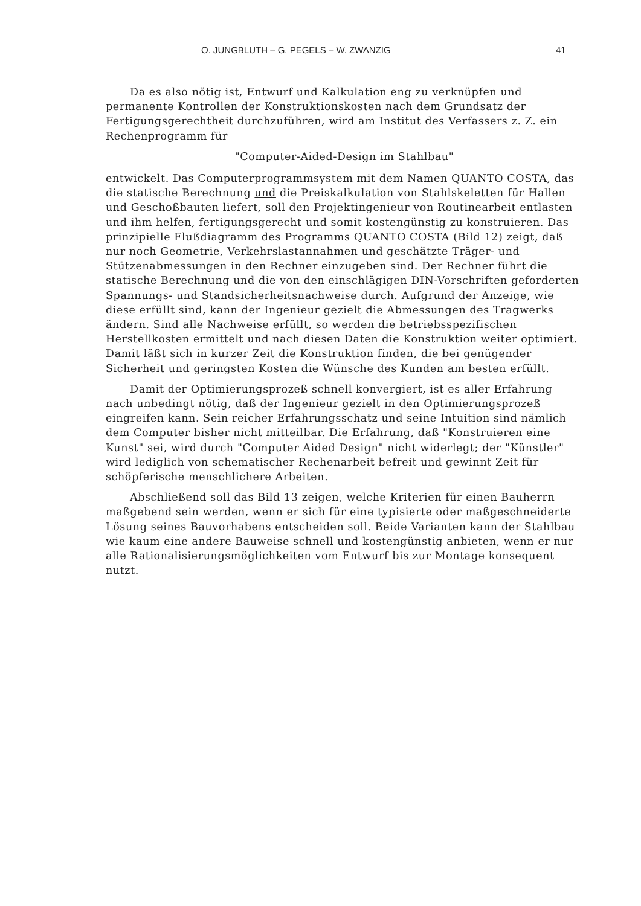O. JUNGBLUTH – G. PEGELS – W. ZWANZIG 41
Da es also nötig ist, Entwurf und Kalkulation eng zu verknüpfen und permanente Kontrollen der Konstruktionskosten nach dem Grundsatz der Fertigungsgerechtheit durchzuführen, wird am Institut des Verfassers z. Z. ein Rechenprogramm für
"Computer-Aided-Design im Stahlbau"
entwickelt. Das Computerprogrammsystem mit dem Namen QUANTO COSTA, das die statische Berechnung und die Preiskalkulation von Stahlskeletten für Hallen und Geschoßbauten liefert, soll den Projektingenieur von Routinearbeit entlasten und ihm helfen, fertigungsgerecht und somit kostengünstig zu konstruieren. Das prinzipielle Flußdiagramm des Programms QUANTO COSTA (Bild 12) zeigt, daß nur noch Geometrie, Verkehrslastannahmen und geschätzte Träger- und Stützenabmessungen in den Rechner einzugeben sind. Der Rechner führt die statische Berechnung und die von den einschlägigen DIN-Vorschriften geforderten Spannungs- und Standsicherheitsnachweise durch. Aufgrund der Anzeige, wie diese erfüllt sind, kann der Ingenieur gezielt die Abmessungen des Tragwerks ändern. Sind alle Nachweise erfüllt, so werden die betriebsspezifischen Herstellkosten ermittelt und nach diesen Daten die Konstruktion weiter optimiert. Damit läßt sich in kurzer Zeit die Konstruktion finden, die bei genügender Sicherheit und geringsten Kosten die Wünsche des Kunden am besten erfüllt.
Damit der Optimierungsprozeß schnell konvergiert, ist es aller Erfahrung nach unbedingt nötig, daß der Ingenieur gezielt in den Optimierungsprozeß eingreifen kann. Sein reicher Erfahrungsschatz und seine Intuition sind nämlich dem Computer bisher nicht mitteilbar. Die Erfahrung, daß "Konstruieren eine Kunst" sei, wird durch "Computer Aided Design" nicht widerlegt; der "Künstler" wird lediglich von schematischer Rechenarbeit befreit und gewinnt Zeit für schöpferische menschlichere Arbeiten.
Abschließend soll das Bild 13 zeigen, welche Kriterien für einen Bauherrn maßgebend sein werden, wenn er sich für eine typisierte oder maßgeschneiderte Lösung seines Bauvorhabens entscheiden soll. Beide Varianten kann der Stahlbau wie kaum eine andere Bauweise schnell und kostengünstig anbieten, wenn er nur alle Rationalisierungsmöglichkeiten vom Entwurf bis zur Montage konsequent nutzt.